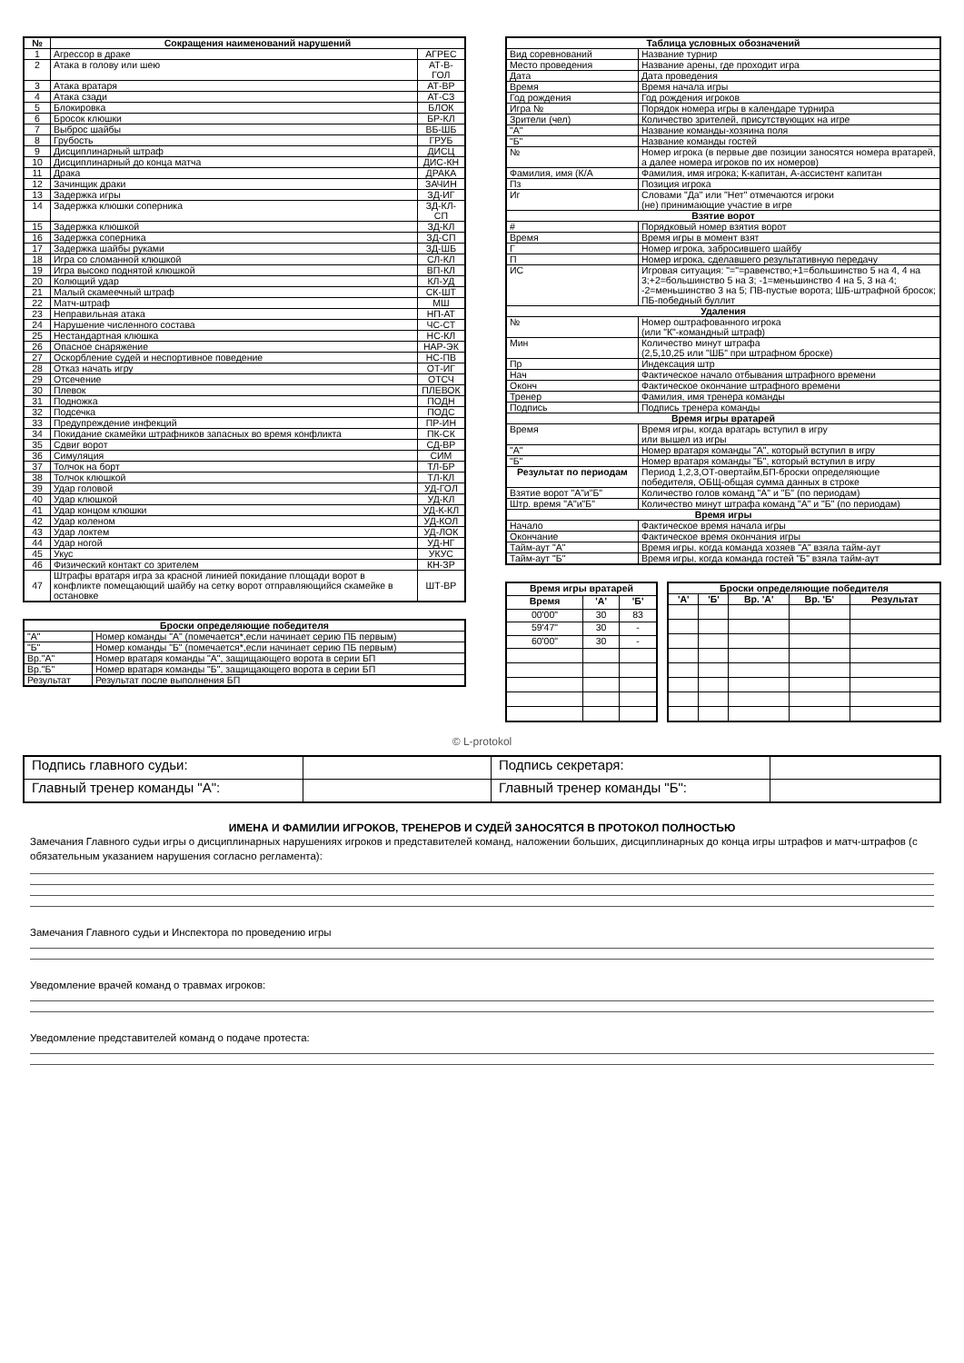| № | Сокращения наименований нарушений | |
| --- | --- | --- |
| 1 | Агрессор в драке | АГРЕС |
| 2 | Атака в голову или шею | АТ-В-ГОЛ |
| 3 | Атака вратаря | АТ-ВР |
| 4 | Атака сзади | АТ-СЗ |
| 5 | Блокировка | БЛОК |
| 6 | Бросок клюшки | БР-КЛ |
| 7 | Выброс шайбы | ВБ-ШБ |
| 8 | Грубость | ГРУБ |
| 9 | Дисциплинарный штраф | ДИСЦ |
| 10 | Дисциплинарный до конца матча | ДИС-КН |
| 11 | Драка | ДРАКА |
| 12 | Зачинщик драки | ЗАЧИН |
| 13 | Задержка игры | ЗД-ИГ |
| 14 | Задержка клюшки соперника | ЗД-КЛ-СП |
| 15 | Задержка клюшкой | ЗД-КЛ |
| 16 | Задержка соперника | ЗД-СП |
| 17 | Задержка шайбы руками | ЗД-ШБ |
| 18 | Игра со сломанной клюшкой | СЛ-КЛ |
| 19 | Игра высоко поднятой клюшкой | ВП-КЛ |
| 20 | Колющий удар | КЛ-УД |
| 21 | Малый скамеечный штраф | СК-ШТ |
| 22 | Матч-штраф | МШ |
| 23 | Неправильная атака | НП-АТ |
| 24 | Нарушение численного состава | ЧС-СТ |
| 25 | Нестандартная клюшка | НС-КЛ |
| 26 | Опасное снаряжение | НАР-ЭК |
| 27 | Оскорбление судей и неспортивное поведение | НС-ПВ |
| 28 | Отказ начать игру | ОТ-ИГ |
| 29 | Отсечение | ОТСЧ |
| 30 | Плевок | ПЛЕВОК |
| 31 | Подножка | ПОДН |
| 32 | Подсечка | ПОДС |
| 33 | Предупреждение инфекций | ПР-ИН |
| 34 | Покидание скамейки штрафников запасных во время конфликта | ПК-СК |
| 35 | Сдвиг ворот | СД-ВР |
| 36 | Симуляция | СИМ |
| 37 | Толчок на борт | ТЛ-БР |
| 38 | Толчок клюшкой | ТЛ-КЛ |
| 39 | Удар головой | УД-ГОЛ |
| 40 | Удар клюшкой | УД-КЛ |
| 41 | Удар концом клюшки | УД-К-КЛ |
| 42 | Удар коленом | УД-КОЛ |
| 43 | Удар локтем | УД-ЛОК |
| 44 | Удар ногой | УД-НГ |
| 45 | Укус | УКУС |
| 46 | Физический контакт со зрителем | КН-ЗР |
| 47 | Штрафы вратаря игра за красной линией покидание площади ворот в конфликте помещающий шайбу на сетку ворот отправляющийся скамейке в остановке | ШТ-ВР |
| Броски определяющие победителя | |
| --- | --- |
| "А" | Номер команды "А" (помечается*,если начинает серию ПБ первым) |
| "Б" | Номер команды "Б" (помечается*,если начинает серию ПБ первым) |
| Вр."А" | Номер вратаря команды "А", защищающего ворота в серии БП |
| Вр."Б" | Номер вратаря команды "Б", защищающего ворота в серии БП |
| Результат | Результат после выполнения БП |
| Таблица условных обозначений | |
| --- | --- |
| Вид соревнований | Название турнир |
| Место проведения | Название арены, где проходит игра |
| Дата | Дата проведения |
| Время | Время начала игры |
| Год рождения | Год рождения игроков |
| Игра № | Порядок номера игры в календаре турнира |
| Зрители (чел) | Количество зрителей, присутствующих на игре |
| "А" | Название команды-хозяина поля |
| "Б" | Название команды гостей |
| № | Номер игрока (в первые две позиции заносятся номера вратарей, а далее номера игроков по их номеров) |
| Фамилия, имя (К/А | Фамилия, имя игрока; К-капитан, А-ассистент капитан |
| Пз | Позиция игрока |
| Иг | Словами "Да" или "Нет" отмечаются игроки (не) принимающие участие в игре |
| Взятие ворот | |
| # | Порядковый номер взятия ворот |
| Время | Время игры в момент взят |
| Г | Номер игрока, забросившего шайбу |
| П | Номер игрока, сделавшего результативную передачу |
| ИС | Игровая ситуация: "="=равенство;+1=большинство 5 на 4, 4 на 3;+2=большинство 5 на 3; -1=меньшинство 4 на 5, 3 на 4; -2=меньшинство 3 на 5; ПВ-пустые ворота; ШБ-штрафной бросок; ПБ-победный буллит |
| Удаления | |
| № | Номер оштрафованного игрока (или "К"-командный штраф) |
| Мин | Количество минут штрафа (2,5,10,25 или "ШБ" при штрафном броске) |
| Пр | Индексация штр |
| Нач | Фактическое начало отбывания штрафного времени |
| Оконч | Фактическое окончание штрафного времени |
| Тренер | Фамилия, имя тренера команды |
| Подпись | Подпись тренера команды |
| Время игры вратарей | |
| Время | Время игры, когда вратарь вступил в игру или вышел из игры |
| "А" | Номер вратаря команды "А", который вступил в игру |
| "Б" | Номер вратаря команды "Б", который вступил в игру |
| Результат по периодам | Период 1,2,3,ОТ-овертайм,БП-броски определяющие победителя, ОБЩ-общая сумма данных в строке |
| Взятие ворот "А"и"Б" | Количество голов команд "А" и "Б" (по периодам) |
| Штр. время "А"и"Б" | Количество минут штрафа команд "А" и "Б" (по периодам) |
| Время игры | |
| Начало | Фактическое время начала игры |
| Окончание | Фактическое время окончания игры |
| Тайм-аут "А" | Время игры, когда команда хозяев "А" взяла тайм-аут |
| Тайм-аут "Б" | Время игры, когда команда гостей "Б" взяла тайм-аут |
| Время игры вратарей | | |
| --- | --- | --- |
| Время | 'А' | 'Б' |
| 00'00" | 30 | 83 |
| 59'47" | 30 | - |
| 60'00" | 30 | - |
| Броски определяющие победителя | | | | |
| --- | --- | --- | --- | --- |
| 'А' | 'Б' | Вр. 'А' | Вр. 'Б' | Результат |
© L-protokol
| Подпись главного судьи: | | Подпись секретаря: | |
| Главный тренер команды "А": | | Главный тренер команды "Б": | |
ИМЕНА И ФАМИЛИИ ИГРОКОВ, ТРЕНЕРОВ И СУДЕЙ ЗАНОСЯТСЯ В ПРОТОКОЛ ПОЛНОСТЬЮ
Замечания Главного судьи игры о дисциплинарных нарушениях игроков и представителей команд, наложении больших, дисциплинарных до конца игры штрафов и матч-штрафов (с обязательным указанием нарушения согласно регламента):
Замечания Главного судьи и Инспектора по проведению игры
Уведомление врачей команд о травмах игроков:
Уведомление представителей команд о подаче протеста: